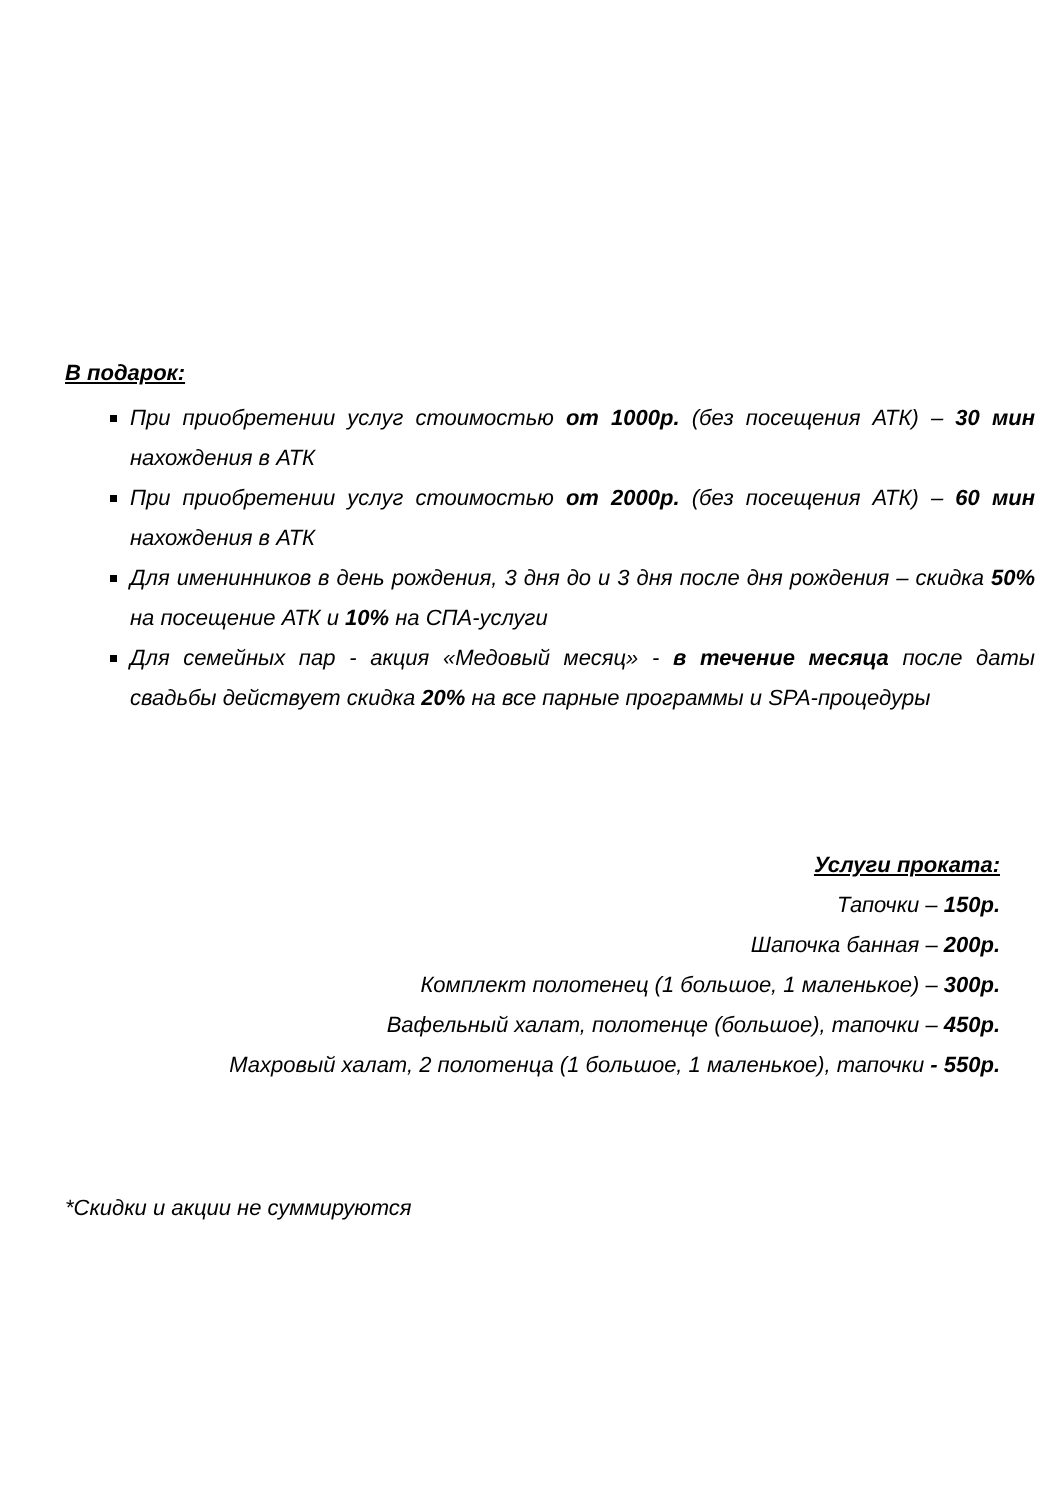В подарок:
При приобретении услуг стоимостью от 1000р. (без посещения АТК) – 30 мин нахождения в АТК
При приобретении услуг стоимостью от 2000р. (без посещения АТК) – 60 мин нахождения в АТК
Для именинников в день рождения, 3 дня до и 3 дня после дня рождения – скидка 50% на посещение АТК и 10% на СПА-услуги
Для семейных пар - акция «Медовый месяц» - в течение месяца после даты свадьбы действует скидка 20% на все парные программы и SPA-процедуры
Услуги проката:
Тапочки – 150р.
Шапочка банная – 200р.
Комплект полотенец (1 большое, 1 маленькое) – 300р.
Вафельный халат, полотенце (большое), тапочки – 450р.
Махровый халат, 2 полотенца (1 большое, 1 маленькое), тапочки - 550р.
*Скидки и акции не суммируются